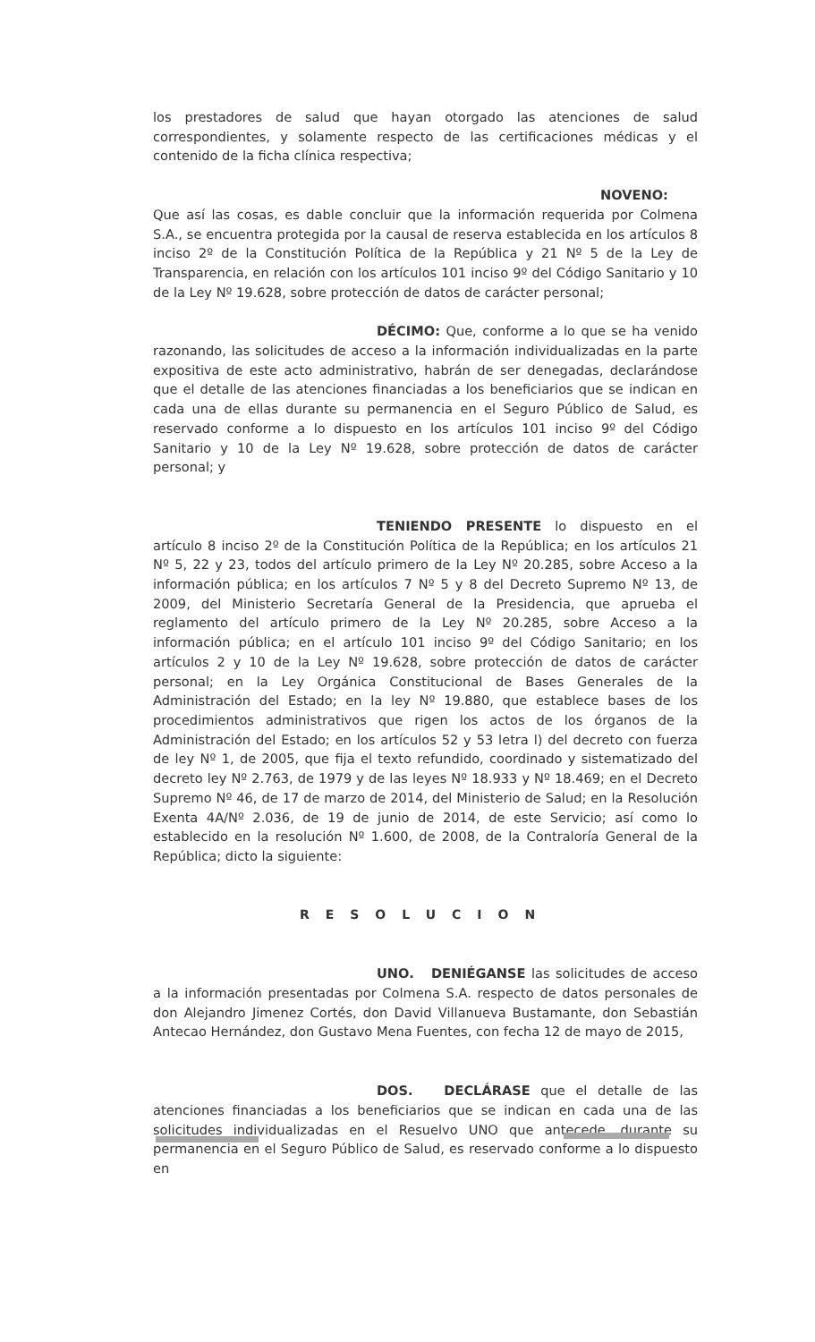los prestadores de salud que hayan otorgado las atenciones de salud correspondientes, y solamente respecto de las certificaciones médicas y el contenido de la ficha clínica respectiva;
NOVENO: Que así las cosas, es dable concluir que la información requerida por Colmena S.A., se encuentra protegida por la causal de reserva establecida en los artículos 8 inciso 2º de la Constitución Política de la República y 21 Nº 5 de la Ley de Transparencia, en relación con los artículos 101 inciso 9º del Código Sanitario y 10 de la Ley Nº 19.628, sobre protección de datos de carácter personal;
DÉCIMO: Que, conforme a lo que se ha venido razonando, las solicitudes de acceso a la información individualizadas en la parte expositiva de este acto administrativo, habrán de ser denegadas, declarándose que el detalle de las atenciones financiadas a los beneficiarios que se indican en cada una de ellas durante su permanencia en el Seguro Público de Salud, es reservado conforme a lo dispuesto en los artículos 101 inciso 9º del Código Sanitario y 10 de la Ley Nº 19.628, sobre protección de datos de carácter personal; y
TENIENDO PRESENTE lo dispuesto en el artículo 8 inciso 2º de la Constitución Política de la República; en los artículos 21 Nº 5, 22 y 23, todos del artículo primero de la Ley Nº 20.285, sobre Acceso a la información pública; en los artículos 7 Nº 5 y 8 del Decreto Supremo Nº 13, de 2009, del Ministerio Secretaría General de la Presidencia, que aprueba el reglamento del artículo primero de la Ley Nº 20.285, sobre Acceso a la información pública; en el artículo 101 inciso 9º del Código Sanitario; en los artículos 2 y 10 de la Ley Nº 19.628, sobre protección de datos de carácter personal; en la Ley Orgánica Constitucional de Bases Generales de la Administración del Estado; en la ley Nº 19.880, que establece bases de los procedimientos administrativos que rigen los actos de los órganos de la Administración del Estado; en los artículos 52 y 53 letra l) del decreto con fuerza de ley Nº 1, de 2005, que fija el texto refundido, coordinado y sistematizado del decreto ley Nº 2.763, de 1979 y de las leyes Nº 18.933 y Nº 18.469; en el Decreto Supremo Nº 46, de 17 de marzo de 2014, del Ministerio de Salud; en la Resolución Exenta 4A/Nº 2.036, de 19 de junio de 2014, de este Servicio; así como lo establecido en la resolución Nº 1.600, de 2008, de la Contraloría General de la República; dicto la siguiente:
RESOLUCION
UNO. DENIÉGANSE las solicitudes de acceso a la información presentadas por Colmena S.A. respecto de datos personales de don Alejandro Jimenez Cortés, don David Villanueva Bustamante, don Sebastián Antecao Hernández, don Gustavo Mena Fuentes, con fecha 12 de mayo de 2015,
DOS. DECLÁRASE que el detalle de las atenciones financiadas a los beneficiarios que se indican en cada una de las solicitudes individualizadas en el Resuelvo UNO que antecede, durante su permanencia en el Seguro Público de Salud, es reservado conforme a lo dispuesto en